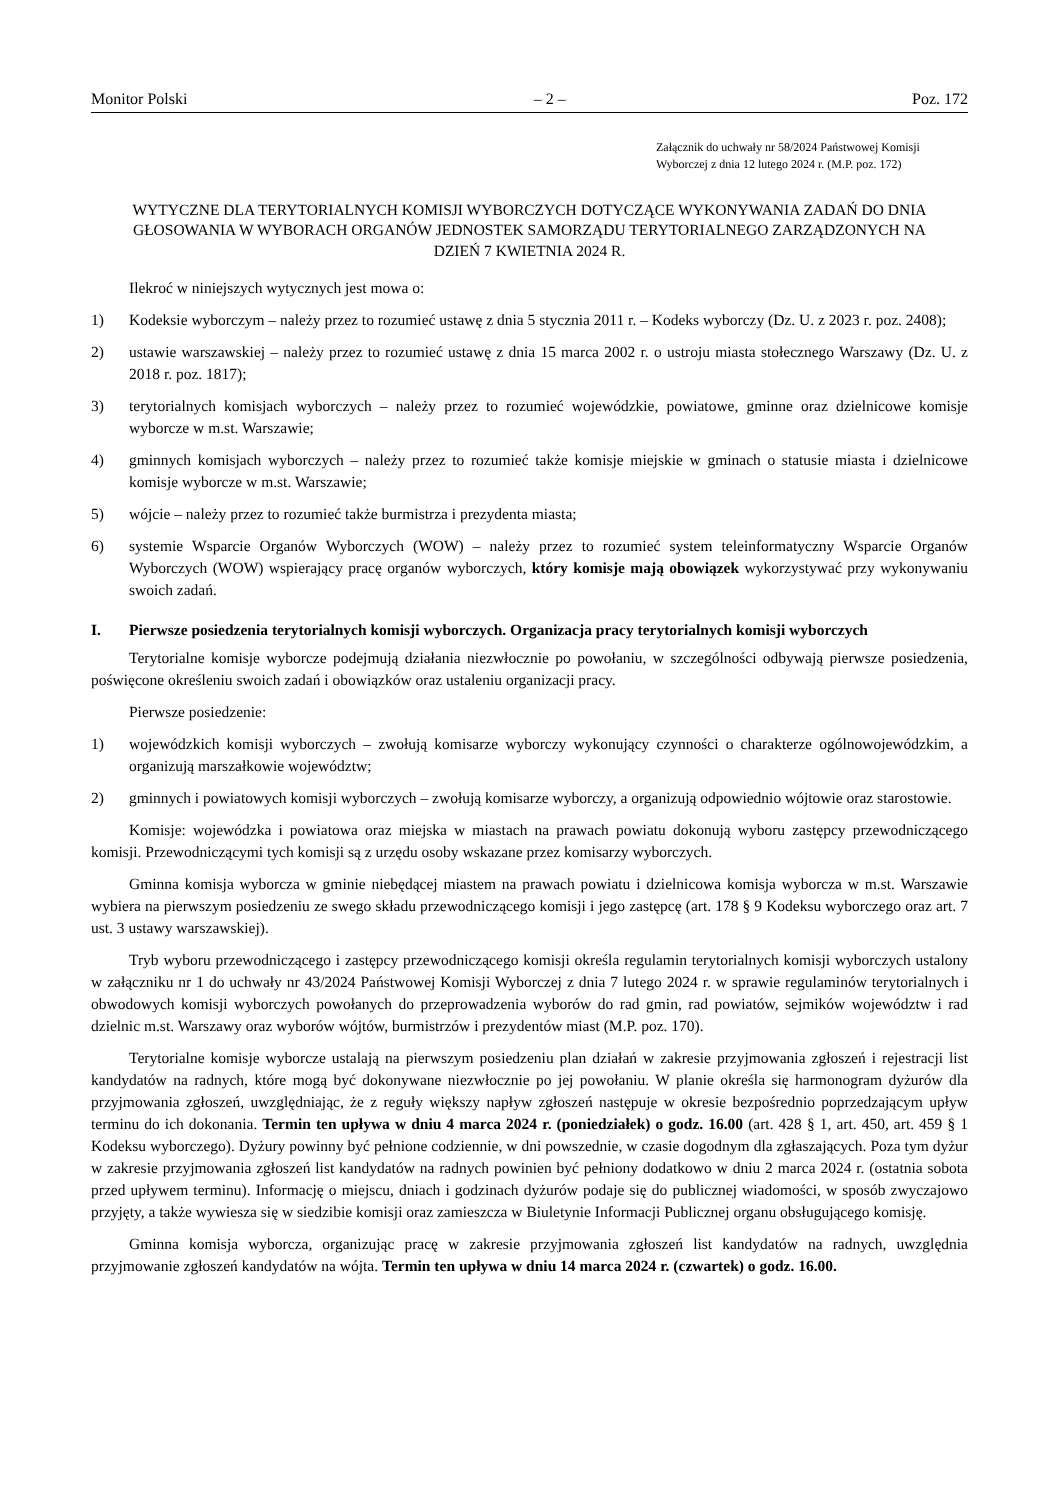Monitor Polski – 2 – Poz. 172
Załącznik do uchwały nr 58/2024 Państwowej Komisji Wyborczej z dnia 12 lutego 2024 r. (M.P. poz. 172)
WYTYCZNE DLA TERYTORIALNYCH KOMISJI WYBORCZYCH DOTYCZĄCE WYKONYWANIA ZADAŃ DO DNIA GŁOSOWANIA W WYBORACH ORGANÓW JEDNOSTEK SAMORZĄDU TERYTORIALNEGO ZARZĄDZONYCH NA DZIEŃ 7 KWIETNIA 2024 R.
Ilekroć w niniejszych wytycznych jest mowa o:
1) Kodeksie wyborczym – należy przez to rozumieć ustawę z dnia 5 stycznia 2011 r. – Kodeks wyborczy (Dz. U. z 2023 r. poz. 2408);
2) ustawie warszawskiej – należy przez to rozumieć ustawę z dnia 15 marca 2002 r. o ustroju miasta stołecznego Warszawy (Dz. U. z 2018 r. poz. 1817);
3) terytorialnych komisjach wyborczych – należy przez to rozumieć wojewódzkie, powiatowe, gminne oraz dzielnicowe komisje wyborcze w m.st. Warszawie;
4) gminnych komisjach wyborczych – należy przez to rozumieć także komisje miejskie w gminach o statusie miasta i dzielnicowe komisje wyborcze w m.st. Warszawie;
5) wójcie – należy przez to rozumieć także burmistrza i prezydenta miasta;
6) systemie Wsparcie Organów Wyborczych (WOW) – należy przez to rozumieć system teleinformatyczny Wsparcie Organów Wyborczych (WOW) wspierający pracę organów wyborczych, który komisje mają obowiązek wykorzystywać przy wykonywaniu swoich zadań.
I. Pierwsze posiedzenia terytorialnych komisji wyborczych. Organizacja pracy terytorialnych komisji wyborczych
Terytorialne komisje wyborcze podejmują działania niezwłocznie po powołaniu, w szczególności odbywają pierwsze posiedzenia, poświęcone określeniu swoich zadań i obowiązków oraz ustaleniu organizacji pracy.
Pierwsze posiedzenie:
1) wojewódzkich komisji wyborczych – zwołują komisarze wyborczy wykonujący czynności o charakterze ogólnowojewódzkim, a organizują marszałkowie województw;
2) gminnych i powiatowych komisji wyborczych – zwołują komisarze wyborczy, a organizują odpowiednio wójtowie oraz starostowie.
Komisje: wojewódzka i powiatowa oraz miejska w miastach na prawach powiatu dokonują wyboru zastępcy przewodniczącego komisji. Przewodniczącymi tych komisji są z urzędu osoby wskazane przez komisarzy wyborczych.
Gminna komisja wyborcza w gminie niebędącej miastem na prawach powiatu i dzielnicowa komisja wyborcza w m.st. Warszawie wybiera na pierwszym posiedzeniu ze swego składu przewodniczącego komisji i jego zastępcę (art. 178 § 9 Kodeksu wyborczego oraz art. 7 ust. 3 ustawy warszawskiej).
Tryb wyboru przewodniczącego i zastępcy przewodniczącego komisji określa regulamin terytorialnych komisji wyborczych ustalony w załączniku nr 1 do uchwały nr 43/2024 Państwowej Komisji Wyborczej z dnia 7 lutego 2024 r. w sprawie regulaminów terytorialnych i obwodowych komisji wyborczych powołanych do przeprowadzenia wyborów do rad gmin, rad powiatów, sejmików województw i rad dzielnic m.st. Warszawy oraz wyborów wójtów, burmistrzów i prezydentów miast (M.P. poz. 170).
Terytorialne komisje wyborcze ustalają na pierwszym posiedzeniu plan działań w zakresie przyjmowania zgłoszeń i rejestracji list kandydatów na radnych, które mogą być dokonywane niezwłocznie po jej powołaniu. W planie określa się harmonogram dyżurów dla przyjmowania zgłoszeń, uwzględniając, że z reguły większy napływ zgłoszeń następuje w okresie bezpośrednio poprzedzającym upływ terminu do ich dokonania. Termin ten upływa w dniu 4 marca 2024 r. (poniedziałek) o godz. 16.00 (art. 428 § 1, art. 450, art. 459 § 1 Kodeksu wyborczego). Dyżury powinny być pełnione codziennie, w dni powszednie, w czasie dogodnym dla zgłaszających. Poza tym dyżur w zakresie przyjmowania zgłoszeń list kandydatów na radnych powinien być pełniony dodatkowo w dniu 2 marca 2024 r. (ostatnia sobota przed upływem terminu). Informację o miejscu, dniach i godzinach dyżurów podaje się do publicznej wiadomości, w sposób zwyczajowo przyjęty, a także wywiesza się w siedzibie komisji oraz zamieszcza w Biuletynie Informacji Publicznej organu obsługującego komisję.
Gminna komisja wyborcza, organizując pracę w zakresie przyjmowania zgłoszeń list kandydatów na radnych, uwzględnia przyjmowanie zgłoszeń kandydatów na wójta. Termin ten upływa w dniu 14 marca 2024 r. (czwartek) o godz. 16.00.